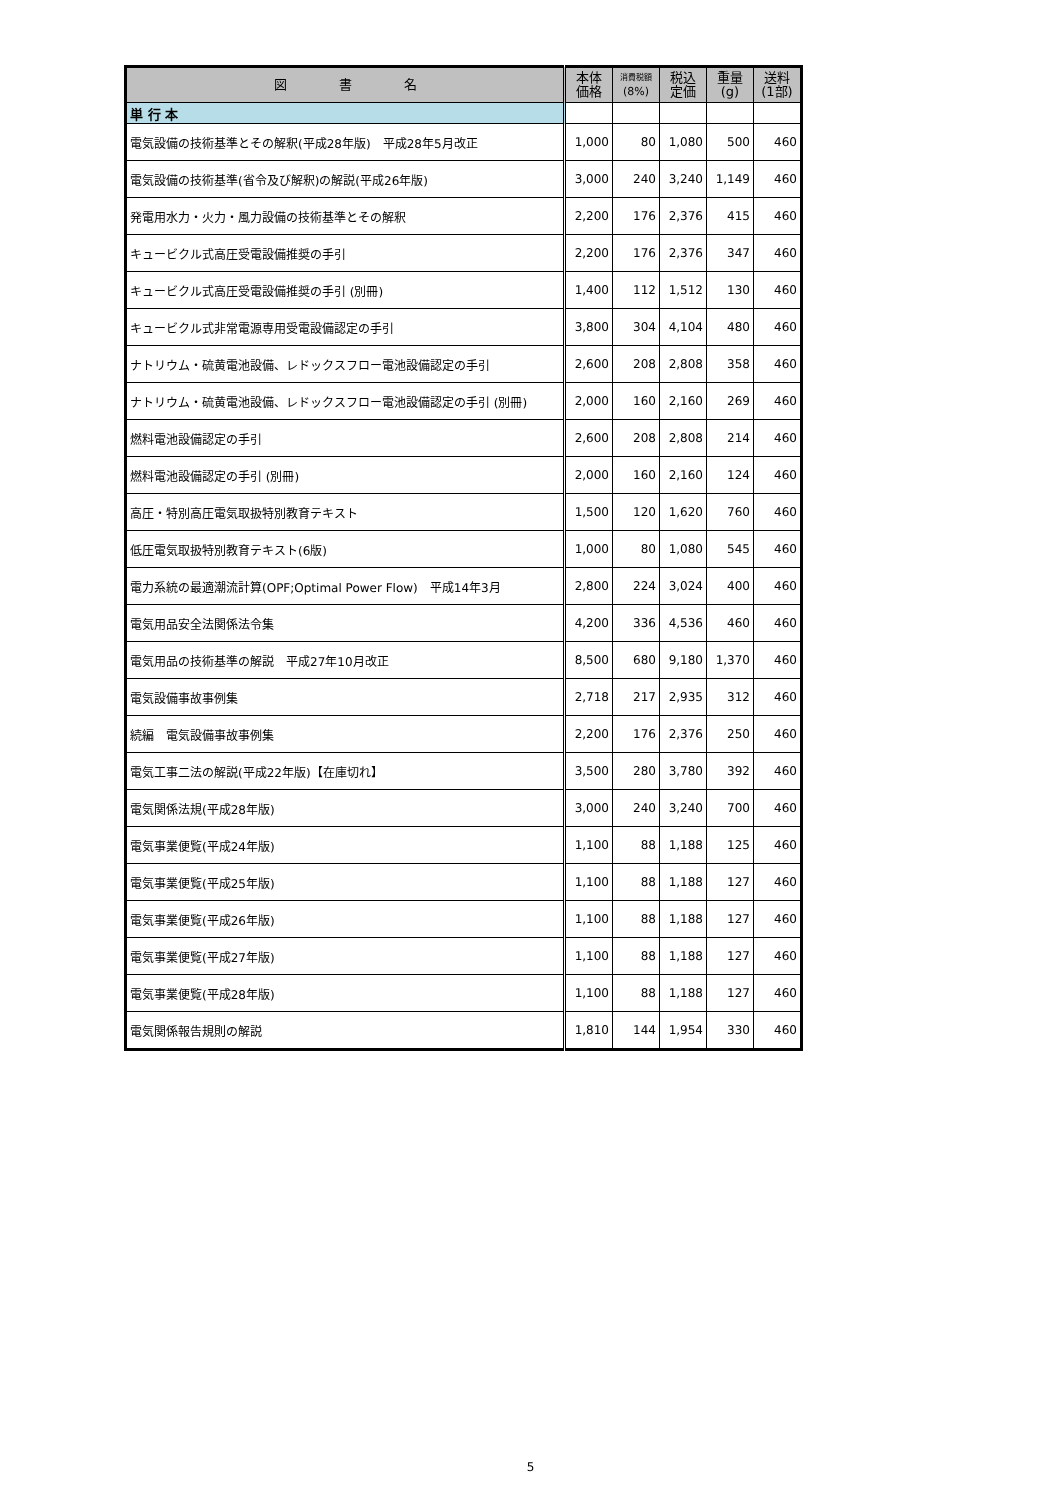| 図 書 名 | 本体 価格 | 消費税額 (8%) | 税込 定価 | 重量 (g) | 送料 (1部) |
| --- | --- | --- | --- | --- | --- |
| 単 行 本 | | | | | |
| 電気設備の技術基準とその解釈(平成28年版) 平成28年5月改正 | 1,000 | 80 | 1,080 | 500 | 460 |
| 電気設備の技術基準(省令及び解釈)の解説(平成26年版) | 3,000 | 240 | 3,240 | 1,149 | 460 |
| 発電用水力・火力・風力設備の技術基準とその解釈 | 2,200 | 176 | 2,376 | 415 | 460 |
| キュービクル式高圧受電設備推奨の手引 | 2,200 | 176 | 2,376 | 347 | 460 |
| キュービクル式高圧受電設備推奨の手引 (別冊) | 1,400 | 112 | 1,512 | 130 | 460 |
| キュービクル式非常電源専用受電設備認定の手引 | 3,800 | 304 | 4,104 | 480 | 460 |
| ナトリウム・硫黄電池設備、レドックスフロー電池設備認定の手引 | 2,600 | 208 | 2,808 | 358 | 460 |
| ナトリウム・硫黄電池設備、レドックスフロー電池設備認定の手引 (別冊) | 2,000 | 160 | 2,160 | 269 | 460 |
| 燃料電池設備認定の手引 | 2,600 | 208 | 2,808 | 214 | 460 |
| 燃料電池設備認定の手引 (別冊) | 2,000 | 160 | 2,160 | 124 | 460 |
| 高圧・特別高圧電気取扱特別教育テキスト | 1,500 | 120 | 1,620 | 760 | 460 |
| 低圧電気取扱特別教育テキスト(6版) | 1,000 | 80 | 1,080 | 545 | 460 |
| 電力系統の最適潮流計算(OPF;Optimal Power Flow) 平成14年3月 | 2,800 | 224 | 3,024 | 400 | 460 |
| 電気用品安全法関係法令集 | 4,200 | 336 | 4,536 | 460 | 460 |
| 電気用品の技術基準の解説 平成27年10月改正 | 8,500 | 680 | 9,180 | 1,370 | 460 |
| 電気設備事故事例集 | 2,718 | 217 | 2,935 | 312 | 460 |
| 続編 電気設備事故事例集 | 2,200 | 176 | 2,376 | 250 | 460 |
| 電気工事二法の解説(平成22年版)【在庫切れ】 | 3,500 | 280 | 3,780 | 392 | 460 |
| 電気関係法規(平成28年版) | 3,000 | 240 | 3,240 | 700 | 460 |
| 電気事業便覧(平成24年版) | 1,100 | 88 | 1,188 | 125 | 460 |
| 電気事業便覧(平成25年版) | 1,100 | 88 | 1,188 | 127 | 460 |
| 電気事業便覧(平成26年版) | 1,100 | 88 | 1,188 | 127 | 460 |
| 電気事業便覧(平成27年版) | 1,100 | 88 | 1,188 | 127 | 460 |
| 電気事業便覧(平成28年版) | 1,100 | 88 | 1,188 | 127 | 460 |
| 電気関係報告規則の解説 | 1,810 | 144 | 1,954 | 330 | 460 |
5